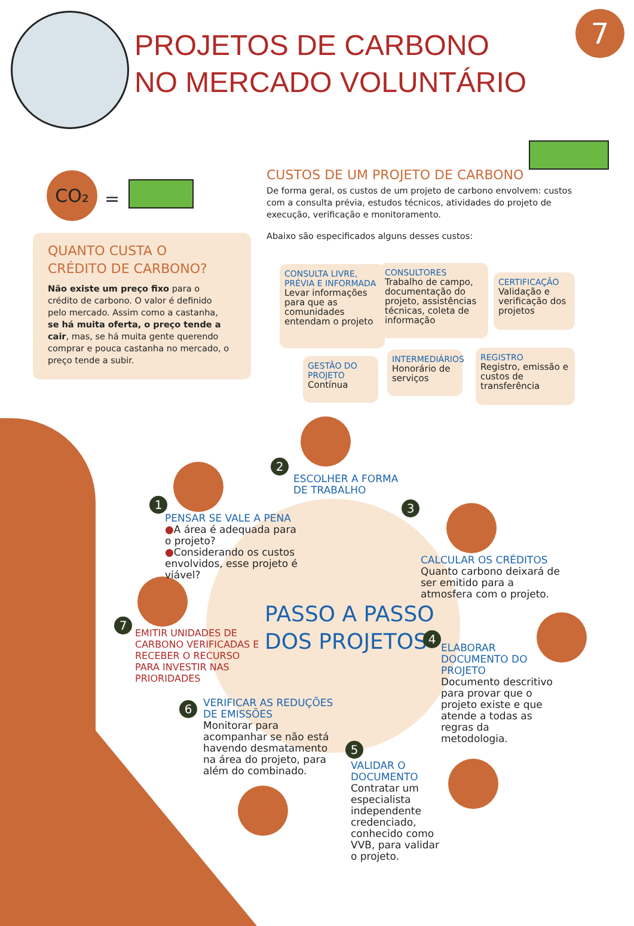CO₂
=
PROJETOS DE CARBONO
NO MERCADO VOLUNTÁRIO
7
QUANTO CUSTA O
CRÉDITO DE CARBONO?
Não existe um preço fixo para o crédito de carbono. O valor é definido pelo mercado. Assim como a castanha, se há muita oferta, o preço tende a cair, mas, se há muita gente querendo comprar e pouca castanha no mercado, o preço tende a subir.
CUSTOS DE UM PROJETO DE CARBONO
De forma geral, os custos de um projeto de carbono envolvem: custos com a consulta prévia, estudos técnicos, atividades do projeto de execução, verificação e monitoramento.
Abaixo são especificados alguns desses custos:
CONSULTA LIVRE,
PRÉVIA E INFORMADA
Levar informações para que as comunidades entendam o projeto
CONSULTORES
Trabalho de campo, documentação do projeto, assistências técnicas, coleta de informação
CERTIFICAÇÃO
Validação e verificação dos projetos
GESTÃO DO
PROJETO
Contínua
INTERMEDIÁRIOS
Honorário de serviços
REGISTRO
Registro, emissão e custos de transferência
1
PENSAR SE VALE A PENA
●A área é adequada para o projeto?
●Considerando os custos envolvidos, esse projeto é viável?
2
ESCOLHER A FORMA
DE TRABALHO
3
CALCULAR OS CRÉDITOS
Quanto carbono deixará de ser emitido para a atmosfera com o projeto.
PASSO A PASSO
DOS PROJETOS
4
ELABORAR DOCUMENTO DO PROJETO
Documento descritivo para provar que o projeto existe e que atende a todas as regras da metodologia.
5
VALIDAR O DOCUMENTO
Contratar um especialista independente credenciado, conhecido como VVB, para validar o projeto.
6
VERIFICAR AS REDUÇÕES DE EMISSÕES
Monitorar para acompanhar se não está havendo desmatamento na área do projeto, para além do combinado.
7
EMITIR UNIDADES DE CARBONO VERIFICADAS E RECEBER O RECURSO PARA INVESTIR NAS PRIORIDADES